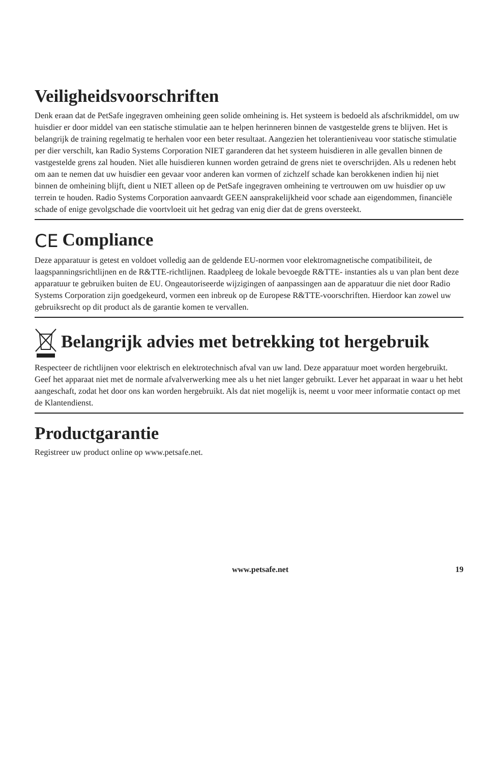Veiligheidsvoorschriften
Denk eraan dat de PetSafe ingegraven omheining geen solide omheining is. Het systeem is bedoeld als afschrikmiddel, om uw huisdier er door middel van een statische stimulatie aan te helpen herinneren binnen de vastgestelde grens te blijven. Het is belangrijk de training regelmatig te herhalen voor een beter resultaat. Aangezien het tolerantieniveau voor statische stimulatie per dier verschilt, kan Radio Systems Corporation NIET garanderen dat het systeem huisdieren in alle gevallen binnen de vastgestelde grens zal houden. Niet alle huisdieren kunnen worden getraind de grens niet te overschrijden. Als u redenen hebt om aan te nemen dat uw huisdier een gevaar voor anderen kan vormen of zichzelf schade kan berokkenen indien hij niet binnen de omheining blijft, dient u NIET alleen op de PetSafe ingegraven omheining te vertrouwen om uw huisdier op uw terrein te houden. Radio Systems Corporation aanvaardt GEEN aansprakelijkheid voor schade aan eigendommen, financiële schade of enige gevolgschade die voortvloeit uit het gedrag van enig dier dat de grens oversteekt.
CE Compliance
Deze apparatuur is getest en voldoet volledig aan de geldende EU-normen voor elektromagnetische compatibiliteit, de laagspanningsrichtlijnen en de R&TTE-richtlijnen. Raadpleeg de lokale bevoegde R&TTE- instanties als u van plan bent deze apparatuur te gebruiken buiten de EU. Ongeautoriseerde wijzigingen of aanpassingen aan de apparatuur die niet door Radio Systems Corporation zijn goedgekeurd, vormen een inbreuk op de Europese R&TTE-voorschriften. Hierdoor kan zowel uw gebruiksrecht op dit product als de garantie komen te vervallen.
Belangrijk advies met betrekking tot hergebruik
Respecteer de richtlijnen voor elektrisch en elektrotechnisch afval van uw land. Deze apparatuur moet worden hergebruikt. Geef het apparaat niet met de normale afvalverwerking mee als u het niet langer gebruikt. Lever het apparaat in waar u het hebt aangeschaft, zodat het door ons kan worden hergebruikt. Als dat niet mogelijk is, neemt u voor meer informatie contact op met de Klantendienst.
Productgarantie
Registreer uw product online op www.petsafe.net.
www.petsafe.net 19